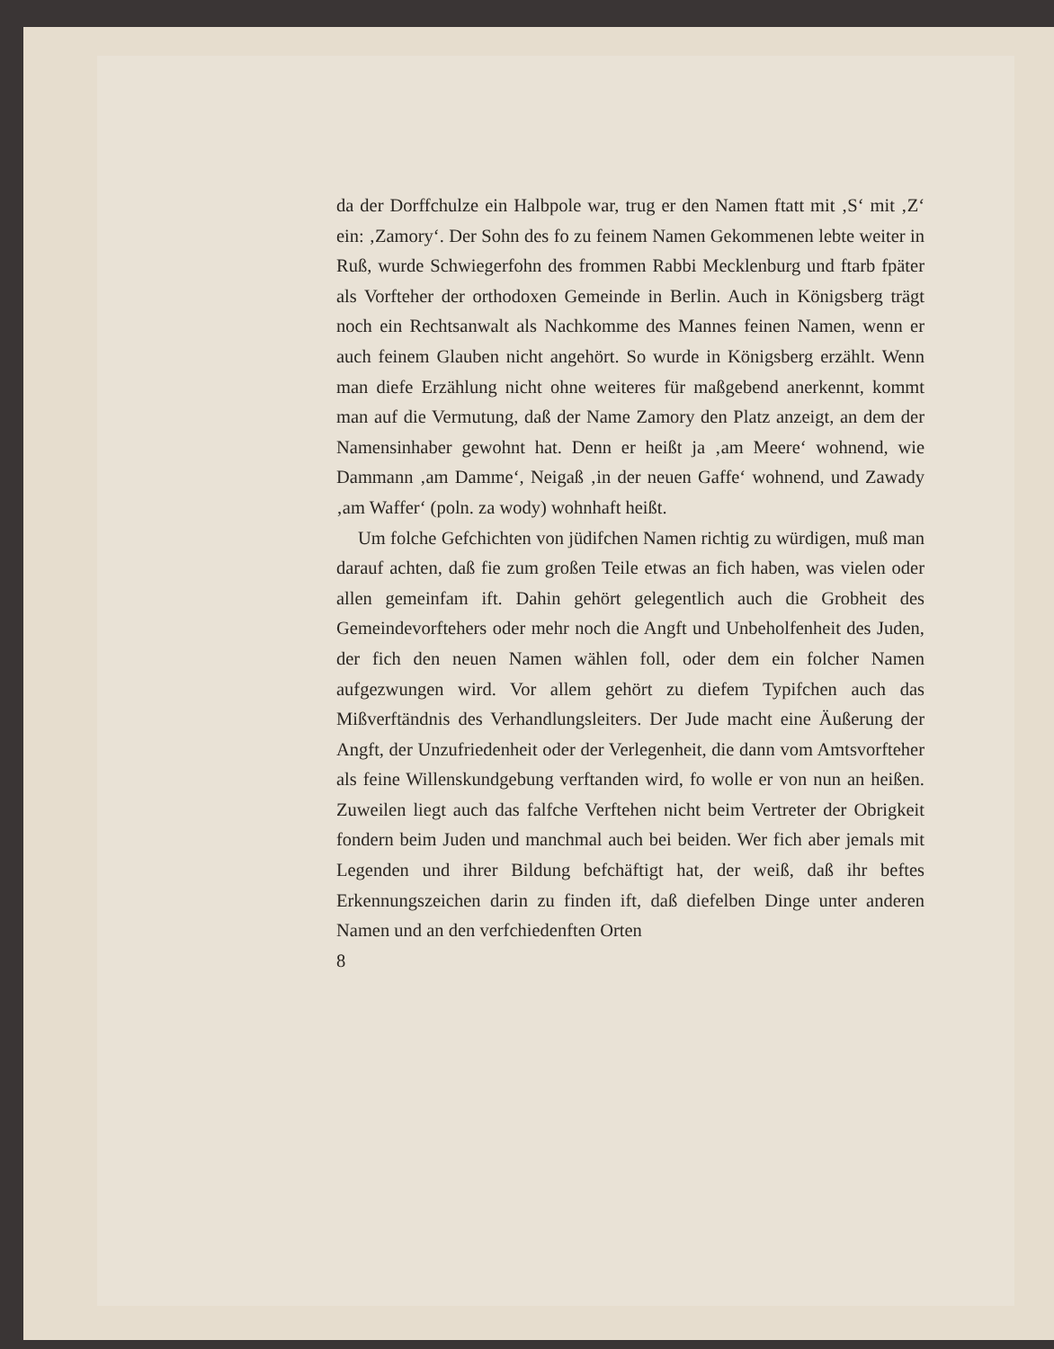da der Dorffchulze ein Halbpole war, trug er den Namen ftatt mit ‚S‘ mit ‚Z‘ ein: ‚Zamory‘. Der Sohn des fo zu feinem Namen Gekommenen lebte weiter in Ruß, wurde Schwiegerfohn des frommen Rabbi Mecklenburg und ftarb fpäter als Vorfteher der orthodoxen Gemeinde in Berlin. Auch in Königsberg trägt noch ein Rechtsanwalt als Nachkomme des Mannes feinen Namen, wenn er auch feinem Glauben nicht angehört. So wurde in Königsberg erzählt. Wenn man diefe Erzählung nicht ohne weiteres für maßgebend anerkennt, kommt man auf die Vermutung, daß der Name Zamory den Platz anzeigt, an dem der Namensinhaber gewohnt hat. Denn er heißt ja ‚am Meere‘ wohnend, wie Dammann ‚am Damme‘, Neigaß ‚in der neuen Gaffe‘ wohnend, und Zawady ‚am Waffer‘ (poln. za wody) wohnhaft heißt.
Um folche Gefchichten von jüdifchen Namen richtig zu würdigen, muß man darauf achten, daß fie zum großen Teile etwas an fich haben, was vielen oder allen gemeinfam ift. Dahin gehört gelegentlich auch die Grobheit des Gemeindevorftehers oder mehr noch die Angft und Unbeholfenheit des Juden, der fich den neuen Namen wählen foll, oder dem ein folcher Namen aufgezwungen wird. Vor allem gehört zu diefem Typifchen auch das Mißverftändnis des Verhandlungsleiters. Der Jude macht eine Äußerung der Angft, der Unzufriedenheit oder der Verlegenheit, die dann vom Amtsvorfteher als feine Willenskundgebung verftanden wird, fo wolle er von nun an heißen. Zuweilen liegt auch das falfche Verftehen nicht beim Vertreter der Obrigkeit fondern beim Juden und manchmal auch bei beiden. Wer fich aber jemals mit Legenden und ihrer Bildung befchäftigt hat, der weiß, daß ihr beftes Erkennungszeichen darin zu finden ift, daß diefelben Dinge unter anderen Namen und an den verfchiedenften Orten
8